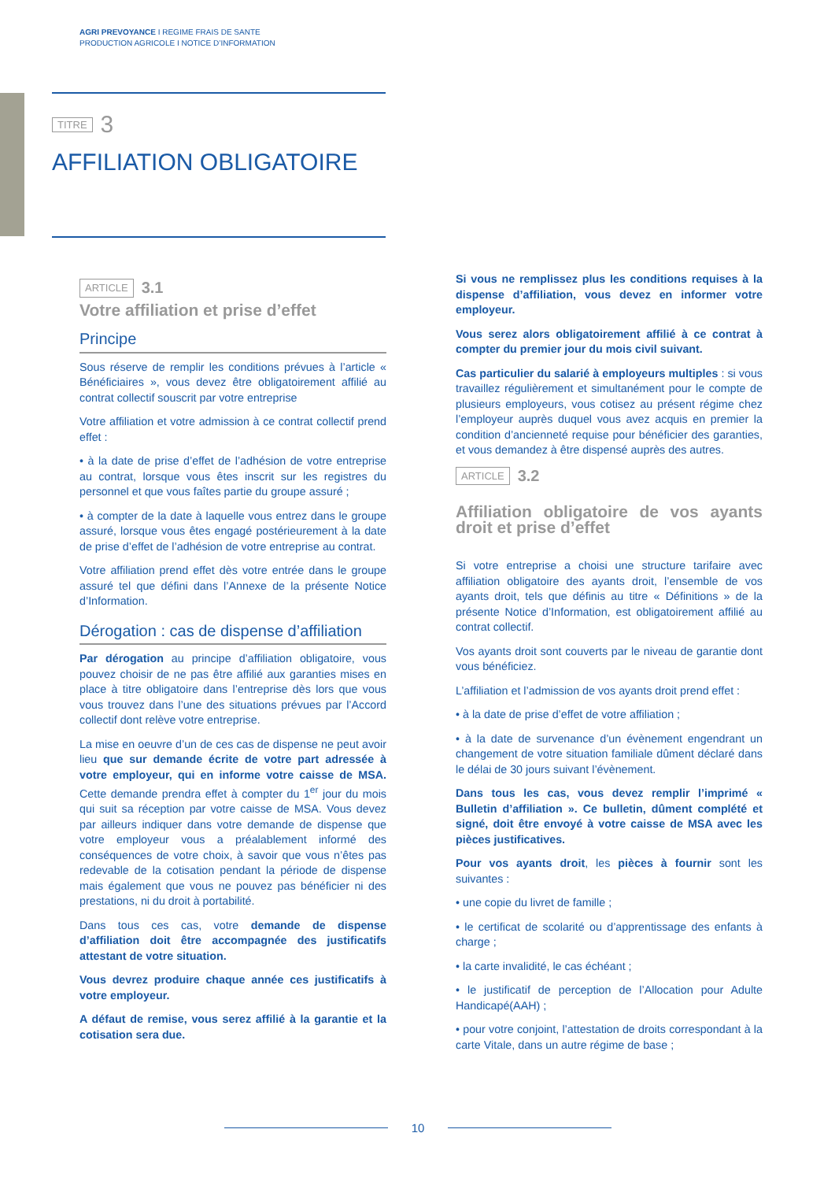AGRI PREVOYANCE I REGIME FRAIS DE SANTE
PRODUCTION AGRICOLE I NOTICE D’INFORMATION
TITRE 3
AFFILIATION OBLIGATOIRE
ARTICLE 3.1
Votre affiliation et prise d’effet
Principe
Sous réserve de remplir les conditions prévues à l’article « Bénéficiaires », vous devez être obligatoirement affilié au contrat collectif souscrit par votre entreprise
Votre affiliation et votre admission à ce contrat collectif prend effet :
• à la date de prise d’effet de l’adhésion de votre entreprise au contrat, lorsque vous êtes inscrit sur les registres du personnel et que vous faîtes partie du groupe assuré ;
• à compter de la date à laquelle vous entrez dans le groupe assuré, lorsque vous êtes engagé postérieurement à la date de prise d’effet de l’adhésion de votre entreprise au contrat.
Votre affiliation prend effet dès votre entrée dans le groupe assuré tel que défini dans l’Annexe de la présente Notice d’Information.
Dérogation : cas de dispense d’affiliation
Par dérogation au principe d’affiliation obligatoire, vous pouvez choisir de ne pas être affilié aux garanties mises en place à titre obligatoire dans l’entreprise dès lors que vous vous trouvez dans l’une des situations prévues par l’Accord collectif dont relève votre entreprise.
La mise en oeuvre d’un de ces cas de dispense ne peut avoir lieu que sur demande écrite de votre part adressée à votre employeur, qui en informe votre caisse de MSA. Cette demande prendra effet à compter du 1<sup>er</sup> jour du mois qui suit sa réception par votre caisse de MSA. Vous devez par ailleurs indiquer dans votre demande de dispense que votre employeur vous a préalablement informé des conséquences de votre choix, à savoir que vous n’êtes pas redevable de la cotisation pendant la période de dispense mais également que vous ne pouvez pas bénéficier ni des prestations, ni du droit à portabilité.
Dans tous ces cas, votre demande de dispense d’affiliation doit être accompagnée des justificatifs attestant de votre situation.
Vous devrez produire chaque année ces justificatifs à votre employeur.
A défaut de remise, vous serez affilié à la garantie et la cotisation sera due.
Si vous ne remplissez plus les conditions requises à la dispense d’affiliation, vous devez en informer votre employeur.
Vous serez alors obligatoirement affilié à ce contrat à compter du premier jour du mois civil suivant.
Cas particulier du salarié à employeurs multiples : si vous travaillez régulièrement et simultanément pour le compte de plusieurs employeurs, vous cotisez au présent régime chez l’employeur auprès duquel vous avez acquis en premier la condition d’ancienneté requise pour bénéficier des garanties, et vous demandez à être dispensé auprès des autres.
ARTICLE 3.2
Affiliation obligatoire de vos ayants droit et prise d’effet
Si votre entreprise a choisi une structure tarifaire avec affiliation obligatoire des ayants droit, l’ensemble de vos ayants droit, tels que définis au titre « Définitions » de la présente Notice d’Information, est obligatoirement affilié au contrat collectif.
Vos ayants droit sont couverts par le niveau de garantie dont vous bénéficiez.
L’affiliation et l’admission de vos ayants droit prend effet :
• à la date de prise d’effet de votre affiliation ;
• à la date de survenance d’un évènement engendrant un changement de votre situation familiale dûment déclaré dans le délai de 30 jours suivant l’évènement.
Dans tous les cas, vous devez remplir l’imprimé « Bulletin d’affiliation ». Ce bulletin, dûment complété et signé, doit être envoyé à votre caisse de MSA avec les pièces justificatives.
Pour vos ayants droit, les pièces à fournir sont les suivantes :
• une copie du livret de famille ;
• le certificat de scolarité ou d’apprentissage des enfants à charge ;
• la carte invalidité, le cas échéant ;
• le justificatif de perception de l’Allocation pour Adulte Handicapé(AAH) ;
• pour votre conjoint, l’attestation de droits correspondant à la carte Vitale, dans un autre régime de base ;
10